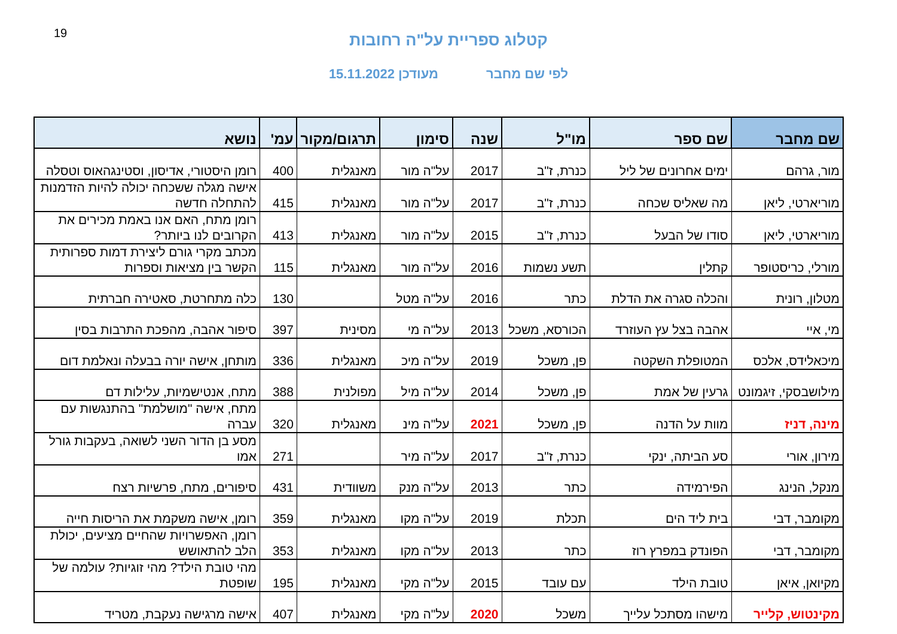19
קטלוג ספריית על"ה רחובות
לפי שם מחבר מעודכן 15.11.2022
| שם מחבר | שם ספר | מו"ל | שנה | סימון | תרגום/מקור | עמ' | נושא |
| --- | --- | --- | --- | --- | --- | --- | --- |
| מור, גרהם | ימים אחרונים של ליל | כנרת, ז"ב | 2017 | על"ה מור | מאנגלית | 400 | רומן היסטורי, אדיסון, וסטינגהאוס וטסלה |
| מוריארטי, ליאן | מה שאליס שכחה | כנרת, ז"ב | 2017 | על"ה מור | מאנגלית | 415 | אישה מגלה ששכחה יכולה להיות הזדמנות להתחלה חדשה |
| מוריארטי, ליאן | סודו של הבעל | כנרת, ז"ב | 2015 | על"ה מור | מאנגלית | 413 | רומן מתח, האם אנו באמת מכירים את הקרובים לנו ביותר? |
| מורלי, כריסטופר | קתלין | תשע נשמות | 2016 | על"ה מור | מאנגלית | 115 | מכתב מקרי גורם ליצירת דמות ספרותית הקשר בין מציאות וספרות |
| מטלון, רונית | והכלה סגרה את הדלת | כתר | 2016 | על"ה מטל | | 130 | כלה מתחרטת, סאטירה חברתית |
| מי, איי | אהבה בצל עץ העוזרד | הכורסא, משכל | 2013 | על"ה מי | מסינית | 397 | סיפור אהבה, מהפכת התרבות בסין |
| מיכאלידס, אלכס | המטופלת השקטה | פן, משכל | 2019 | על"ה מיכ | מאנגלית | 336 | מותחן, אישה יורה בבעלה ונאלמת דום |
| מילושבסקי, זיגמונט | גרעין של אמת | פן, משכל | 2014 | על"ה מיל | מפולנית | 388 | מתח, אנטישמיות, עלילות דם |
| מינה, דניז | מוות על הדנה | פן, משכל | 2021 | על"ה מינ | מאנגלית | 320 | מתח, אישה "מושלמת" בהתנגשות עם עברה |
| מירון, אורי | סע הביתה, ינקי | כנרת, ז"ב | 2017 | על"ה מיר | | 271 | מסע בן הדור השני לשואה, בעקבות גורל אמו |
| מנקל, הנינג | הפירמידה | כתר | 2013 | על"ה מנק | משוודית | 431 | סיפורים, מתח, פרשיות רצח |
| מקומבר, דבי | בית ליד הים | תכלת | 2019 | על"ה מקו | מאנגלית | 359 | רומן, אישה משקמת את הריסות חייה |
| מקומבר, דבי | הפונדק במפרץ רוז | כתר | 2013 | על"ה מקו | מאנגלית | 353 | רומן, האפשרויות שהחיים מציעים, יכולת הלב להתאושש |
| מקיואן, איאן | טובת הילד | עם עובד | 2015 | על"ה מקי | מאנגלית | 195 | מהי טובת הילד? מהי זוגיות? עולמה של שופטת |
| מקינטוש, קלייר | מישהו מסתכל עלייך | משכל | 2020 | על"ה מקי | מאנגלית | 407 | אישה מרגישה נעקבת, מטריד |